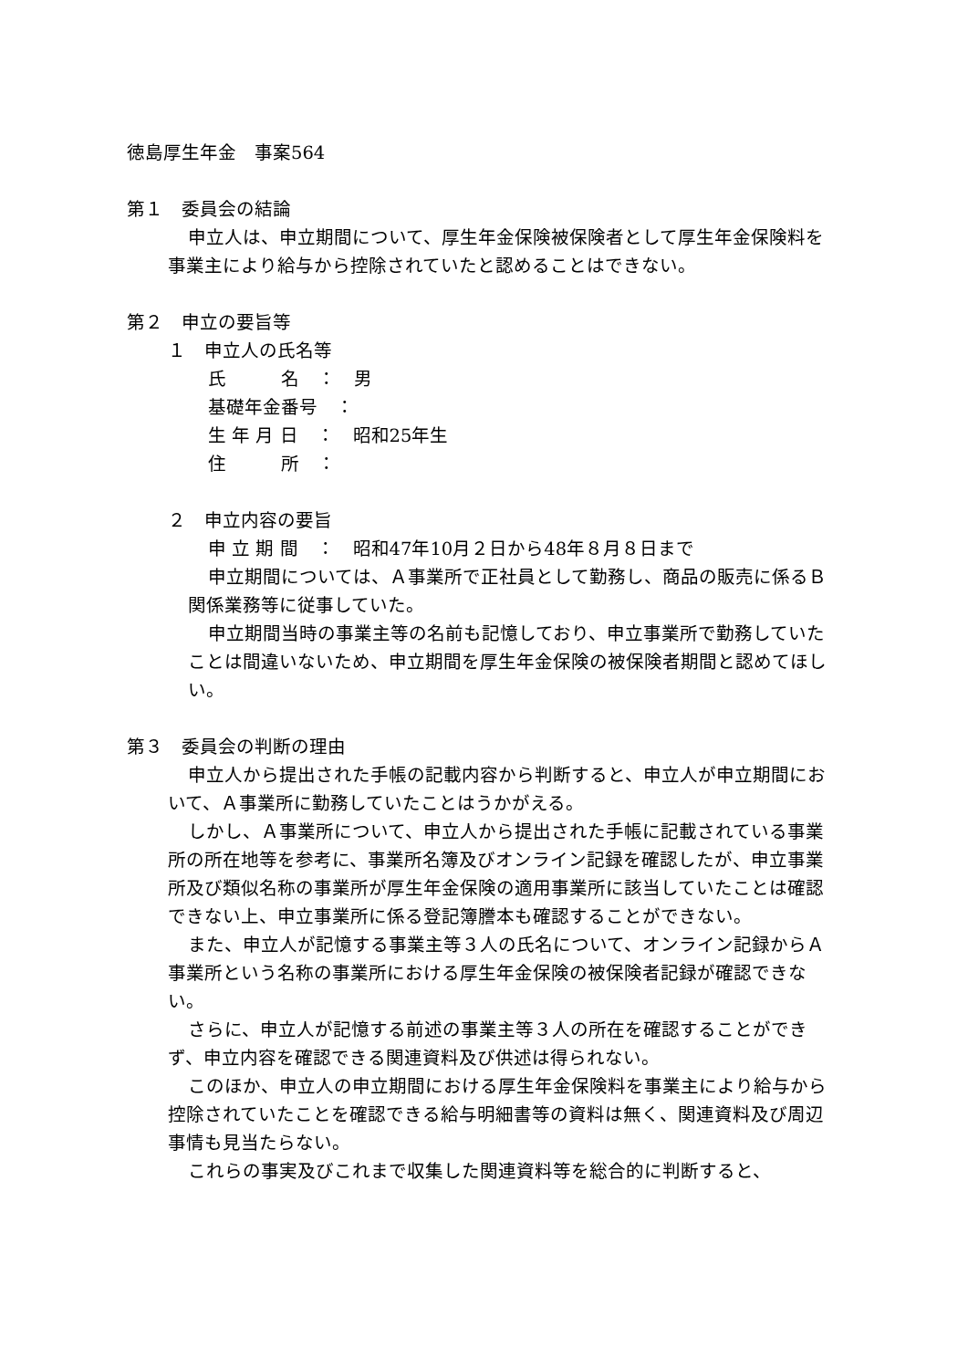徳島厚生年金　事案564
第１　委員会の結論
申立人は、申立期間について、厚生年金保険被保険者として厚生年金保険料を事業主により給与から控除されていたと認めることはできない。
第２　申立の要旨等
１　申立人の氏名等
氏　　　名　：　男
基礎年金番号　：
生 年 月 日　：　昭和25年生
住　　　所　：
２　申立内容の要旨
申 立 期 間　：　昭和47年10月２日から48年８月８日まで
申立期間については、Ａ事業所で正社員として勤務し、商品の販売に係るＢ関係業務等に従事していた。
申立期間当時の事業主等の名前も記憶しており、申立事業所で勤務していたことは間違いないため、申立期間を厚生年金保険の被保険者期間と認めてほしい。
第３　委員会の判断の理由
申立人から提出された手帳の記載内容から判断すると、申立人が申立期間において、Ａ事業所に勤務していたことはうかがえる。
しかし、Ａ事業所について、申立人から提出された手帳に記載されている事業所の所在地等を参考に、事業所名簿及びオンライン記録を確認したが、申立事業所及び類似名称の事業所が厚生年金保険の適用事業所に該当していたことは確認できない上、申立事業所に係る登記簿謄本も確認することができない。
また、申立人が記憶する事業主等３人の氏名について、オンライン記録からＡ事業所という名称の事業所における厚生年金保険の被保険者記録が確認できない。
さらに、申立人が記憶する前述の事業主等３人の所在を確認することができず、申立内容を確認できる関連資料及び供述は得られない。
このほか、申立人の申立期間における厚生年金保険料を事業主により給与から控除されていたことを確認できる給与明細書等の資料は無く、関連資料及び周辺事情も見当たらない。
これらの事実及びこれまで収集した関連資料等を総合的に判断すると、